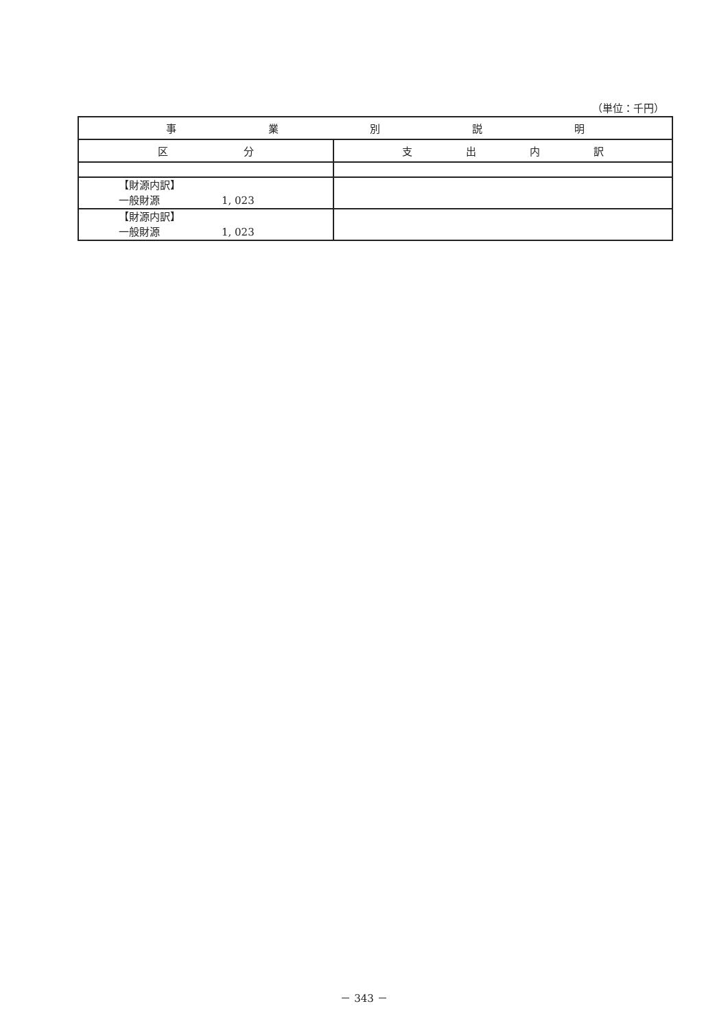（単位：千円）
| 事 業 別 説 明 | |
| --- | --- |
| 区 分 | 支 出 内 訳 |
| 【財源内訳】 一般財源 1, 023 | |
| 【財源内訳】 一般財源 1, 023 | |
－ 343 －